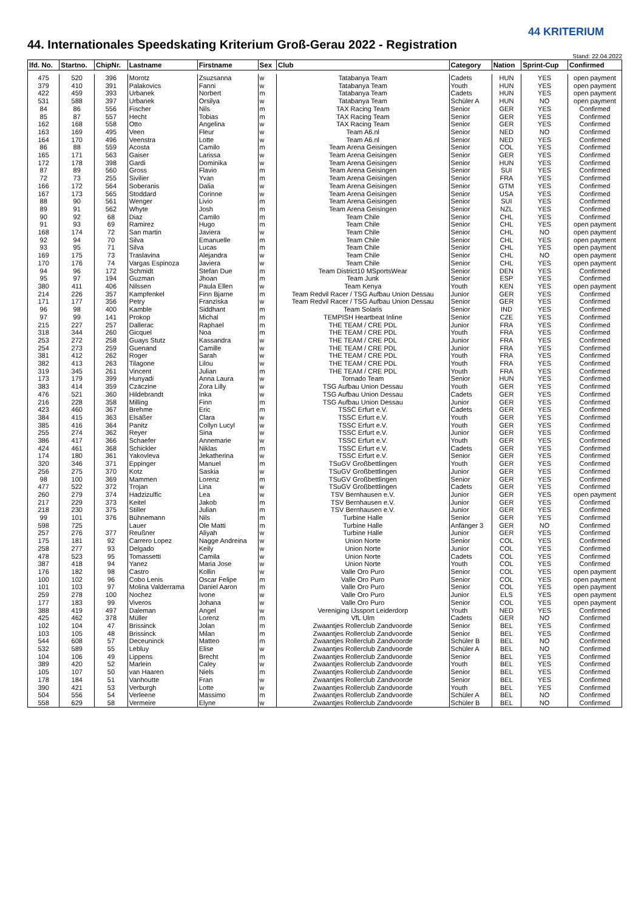44. Internationales Speedskating Kriterium Groß-Gerau 2022 - Registration
44 KRITERIUM
Stand: 22.04.2022
| lfd. No. | Startno. | ChipNr. | Lastname | Firstname | Sex | Club | Category | Nation | Sprint-Cup | Confirmed |
| --- | --- | --- | --- | --- | --- | --- | --- | --- | --- | --- |
| 475 | 520 | 396 | Morotz | Zsuzsanna | w | Tatabanya Team | Cadets | HUN | YES | open payment |
| 379 | 410 | 391 | Palakovics | Fanni | w | Tatabanya Team | Youth | HUN | YES | open payment |
| 422 | 459 | 393 | Urbanek | Norbert | m | Tatabanya Team | Cadets | HUN | YES | open payment |
| 531 | 588 | 397 | Urbanek | Orsilya | w | Tatabanya Team | Schüler A | HUN | NO | open payment |
| 84 | 86 | 556 | Fischer | Nils | m | TAX Racing Team | Senior | GER | YES | Confirmed |
| 85 | 87 | 557 | Hecht | Tobias | m | TAX Racing Team | Senior | GER | YES | Confirmed |
| 162 | 168 | 558 | Otto | Angelina | w | TAX Racing Team | Senior | GER | YES | Confirmed |
| 163 | 169 | 495 | Veen | Fleur | w | Team A6.nl | Senior | NED | NO | Confirmed |
| 164 | 170 | 496 | Veenstra | Lotte | w | Team A6.nl | Senior | NED | YES | Confirmed |
| 86 | 88 | 559 | Acosta | Camilo | m | Team Arena Geisingen | Senior | COL | YES | Confirmed |
| 165 | 171 | 563 | Gaiser | Larissa | w | Team Arena Geisingen | Senior | GER | YES | Confirmed |
| 172 | 178 | 398 | Gardi | Dominika | w | Team Arena Geisingen | Senior | HUN | YES | Confirmed |
| 87 | 89 | 560 | Gross | Flavio | m | Team Arena Geisingen | Senior | SUI | YES | Confirmed |
| 72 | 73 | 255 | Sivilier | Yvan | m | Team Arena Geisingen | Senior | FRA | YES | Confirmed |
| 166 | 172 | 564 | Soberanis | Dalia | w | Team Arena Geisingen | Senior | GTM | YES | Confirmed |
| 167 | 173 | 565 | Stoddard | Corinne | w | Team Arena Geisingen | Senior | USA | YES | Confirmed |
| 88 | 90 | 561 | Wenger | Livio | m | Team Arena Geisingen | Senior | SUI | YES | Confirmed |
| 89 | 91 | 562 | Whyte | Josh | m | Team Arena Geisingen | Senior | NZL | YES | Confirmed |
| 90 | 92 | 68 | Diaz | Camilo | m | Team Chile | Senior | CHL | YES | Confirmed |
| 91 | 93 | 69 | Ramirez | Hugo | m | Team Chile | Senior | CHL | YES | open payment |
| 168 | 174 | 72 | San martin | Javiera | w | Team Chile | Senior | CHL | NO | open payment |
| 92 | 94 | 70 | Silva | Emanuelle | m | Team Chile | Senior | CHL | YES | open payment |
| 93 | 95 | 71 | Silva | Lucas | m | Team Chile | Senior | CHL | YES | open payment |
| 169 | 175 | 73 | Traslavina | Alejandra | w | Team Chile | Senior | CHL | NO | open payment |
| 170 | 176 | 74 | Vargas Espinoza | Javiera | w | Team Chile | Senior | CHL | YES | open payment |
| 94 | 96 | 172 | Schmidt | Stefan Due | m | Team District10 MSportsWear | Senior | DEN | YES | Confirmed |
| 95 | 97 | 194 | Guzman | Jhoan | m | Team Junk | Senior | ESP | YES | Confirmed |
| 380 | 411 | 406 | Nilssen | Paula Ellen | w | Team Kenya | Youth | KEN | YES | open payment |
| 214 | 226 | 357 | Kampfenkel | Finn Bjarne | m | Team Redvil Racer / TSG Aufbau Union Dessau | Junior | GER | YES | Confirmed |
| 171 | 177 | 356 | Petry | Franziska | w | Team Redvil Racer / TSG Aufbau Union Dessau | Senior | GER | YES | Confirmed |
| 96 | 98 | 400 | Kamble | Siddhant | m | Team Solaris | Senior | IND | YES | Confirmed |
| 97 | 99 | 141 | Prokop | Michal | m | TEMPISH Heartbeat Inline | Senior | CZE | YES | Confirmed |
| 215 | 227 | 257 | Dallerac | Raphael | m | THE TEAM / CRE PDL | Junior | FRA | YES | Confirmed |
| 318 | 344 | 260 | Gicquel | Noa | m | THE TEAM / CRE PDL | Youth | FRA | YES | Confirmed |
| 253 | 272 | 258 | Guays Stutz | Kassandra | w | THE TEAM / CRE PDL | Junior | FRA | YES | Confirmed |
| 254 | 273 | 259 | Guenand | Camille | w | THE TEAM / CRE PDL | Junior | FRA | YES | Confirmed |
| 381 | 412 | 262 | Roger | Sarah | w | THE TEAM / CRE PDL | Youth | FRA | YES | Confirmed |
| 382 | 413 | 263 | Tilagone | Lilou | w | THE TEAM / CRE PDL | Youth | FRA | YES | Confirmed |
| 319 | 345 | 261 | Vincent | Julian | m | THE TEAM / CRE PDL | Youth | FRA | YES | Confirmed |
| 173 | 179 | 399 | Hunyadi | Anna Laura | w | Tornado Team | Senior | HUN | YES | Confirmed |
| 383 | 414 | 359 | Czäczine | Zora Lilly | w | TSG Aufbau Union Dessau | Youth | GER | YES | Confirmed |
| 476 | 521 | 360 | Hildebrandt | Inka | w | TSG Aufbau Union Dessau | Cadets | GER | YES | Confirmed |
| 216 | 228 | 358 | Milling | Finn | m | TSG Aufbau Union Dessau | Junior | GER | YES | Confirmed |
| 423 | 460 | 367 | Brehme | Eric | m | TSSC Erfurt e.V. | Cadets | GER | YES | Confirmed |
| 384 | 415 | 363 | Elsäßer | Clara | w | TSSC Erfurt e.V. | Youth | GER | YES | Confirmed |
| 385 | 416 | 364 | Panitz | Collyn Lucyl | w | TSSC Erfurt e.V. | Youth | GER | YES | Confirmed |
| 255 | 274 | 362 | Reyer | Sina | w | TSSC Erfurt e.V. | Junior | GER | YES | Confirmed |
| 386 | 417 | 366 | Schaefer | Annemarie | w | TSSC Erfurt e.V. | Youth | GER | YES | Confirmed |
| 424 | 461 | 368 | Schickler | Niklas | m | TSSC Erfurt e.V. | Cadets | GER | YES | Confirmed |
| 174 | 180 | 361 | Yakovleva | Jekatherina | w | TSSC Erfurt e.V. | Senior | GER | YES | Confirmed |
| 320 | 346 | 371 | Eppinger | Manuel | m | TSuGV Großbettlingen | Youth | GER | YES | Confirmed |
| 256 | 275 | 370 | Kotz | Saskia | w | TSuGV Großbettlingen | Junior | GER | YES | Confirmed |
| 98 | 100 | 369 | Mammen | Lorenz | m | TSuGV Großbettlingen | Senior | GER | YES | Confirmed |
| 477 | 522 | 372 | Trojan | Lina | w | TSuGV Großbettlingen | Cadets | GER | YES | Confirmed |
| 260 | 279 | 374 | Hadzizulfic | Lea | w | TSV Bernhausen e.V. | Junior | GER | YES | open payment |
| 217 | 229 | 373 | Keitel | Jakob | m | TSV Bernhausen e.V. | Junior | GER | YES | Confirmed |
| 218 | 230 | 375 | Stiller | Julian | m | TSV Bernhausen e.V. | Junior | GER | YES | Confirmed |
| 99 | 101 | 376 | Bühnemann | Nils | m | Turbine Halle | Senior | GER | YES | Confirmed |
| 598 | 725 | | Lauer | Ole Matti | m | Turbine Halle | Anfänger 3 | GER | NO | Confirmed |
| 257 | 276 | 377 | Reußner | Aliyah | w | Turbine Halle | Junior | GER | YES | Confirmed |
| 175 | 181 | 92 | Carrero Lopez | Nagge Andreina | w | Union Norte | Senior | COL | YES | Confirmed |
| 258 | 277 | 93 | Delgado | Keily | w | Union Norte | Junior | COL | YES | Confirmed |
| 478 | 523 | 95 | Tomassetti | Camila | w | Union Norte | Cadets | COL | YES | Confirmed |
| 387 | 418 | 94 | Yanez | Maria Jose | w | Union Norte | Youth | COL | YES | Confirmed |
| 176 | 182 | 98 | Castro | Kollin | w | Valle Oro Puro | Senior | COL | YES | open payment |
| 100 | 102 | 96 | Cobo Lenis | Oscar Felipe | m | Valle Oro Puro | Senior | COL | YES | open payment |
| 101 | 103 | 97 | Molina Valderrama | Daniel Aaron | m | Valle Oro Puro | Senior | COL | YES | open payment |
| 259 | 278 | 100 | Nochez | Ivone | w | Valle Oro Puro | Junior | ELS | YES | open payment |
| 177 | 183 | 99 | Viveros | Johana | w | Valle Oro Puro | Senior | COL | YES | open payment |
| 388 | 419 | 497 | Daleman | Angel | w | Vereniging IJssport Leiderdorp | Youth | NED | YES | Confirmed |
| 425 | 462 | 378 | Müller | Lorenz | m | VfL Ulm | Cadets | GER | NO | Confirmed |
| 102 | 104 | 47 | Brissinck | Jolan | m | Zwaantjes Rollerclub Zandvoorde | Senior | BEL | YES | Confirmed |
| 103 | 105 | 48 | Brissinck | Milan | m | Zwaantjes Rollerclub Zandvoorde | Senior | BEL | YES | Confirmed |
| 544 | 608 | 57 | Deceuninck | Matteo | m | Zwaantjes Rollerclub Zandvoorde | Schüler B | BEL | NO | Confirmed |
| 532 | 589 | 55 | Lebluy | Elise | w | Zwaantjes Rollerclub Zandvoorde | Schüler A | BEL | NO | Confirmed |
| 104 | 106 | 49 | Lippens | Brecht | m | Zwaantjes Rollerclub Zandvoorde | Senior | BEL | YES | Confirmed |
| 389 | 420 | 52 | Marlein | Caley | w | Zwaantjes Rollerclub Zandvoorde | Youth | BEL | YES | Confirmed |
| 105 | 107 | 50 | van Haaren | Niels | m | Zwaantjes Rollerclub Zandvoorde | Senior | BEL | YES | Confirmed |
| 178 | 184 | 51 | Vanhoutte | Fran | w | Zwaantjes Rollerclub Zandvoorde | Senior | BEL | YES | Confirmed |
| 390 | 421 | 53 | Verburgh | Lotte | w | Zwaantjes Rollerclub Zandvoorde | Youth | BEL | YES | Confirmed |
| 504 | 556 | 54 | Verleene | Massimo | m | Zwaantjes Rollerclub Zandvoorde | Schüler A | BEL | NO | Confirmed |
| 558 | 629 | 58 | Vermeire | Elyne | w | Zwaantjes Rollerclub Zandvoorde | Schüler B | BEL | NO | Confirmed |